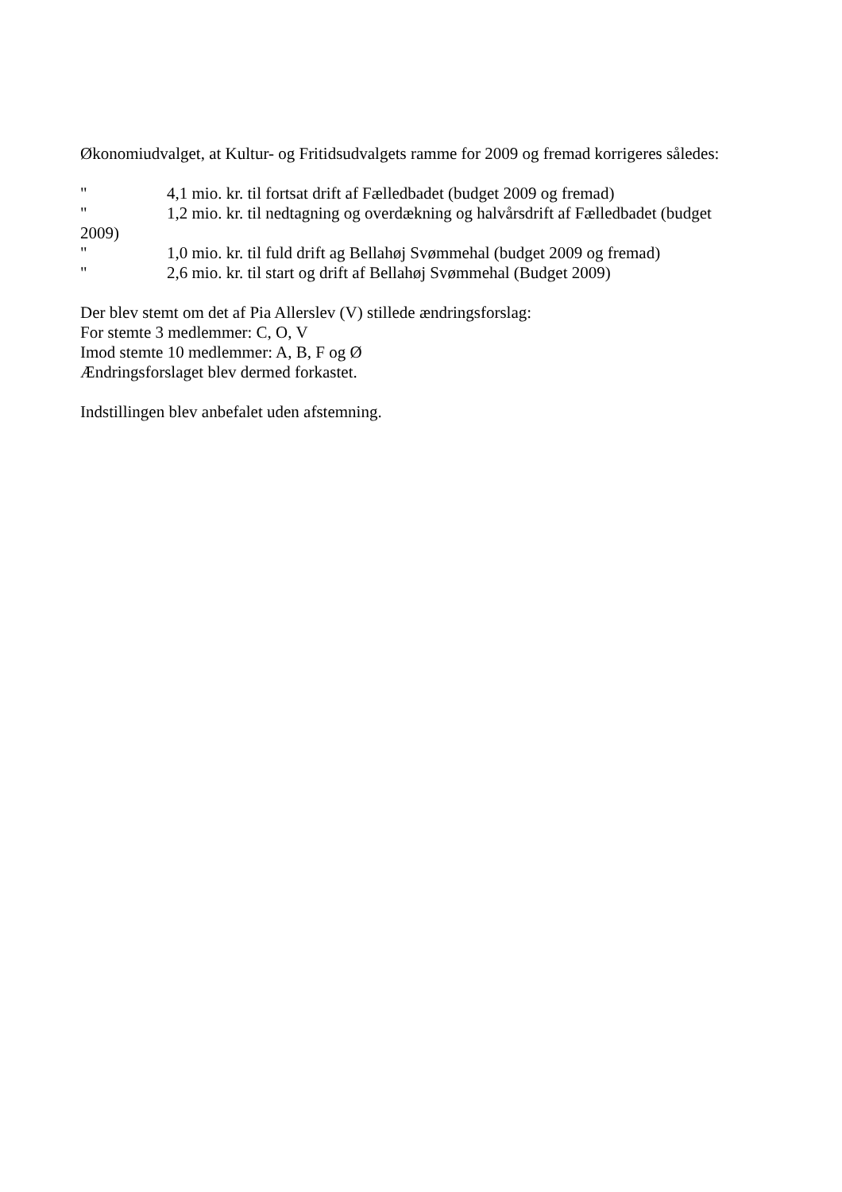Økonomiudvalget, at Kultur- og Fritidsudvalgets ramme for 2009 og fremad korrigeres således:
" 4,1 mio. kr. til fortsat drift af Fælledbadet (budget 2009 og fremad)
" 1,2 mio. kr. til nedtagning og overdækning og halvårsdrift af Fælledbadet (budget 2009)
" 1,0 mio. kr. til fuld drift ag Bellahøj Svømmehal (budget 2009 og fremad)
" 2,6 mio. kr. til start og drift af Bellahøj Svømmehal (Budget 2009)
Der blev stemt om det af Pia Allerslev (V) stillede ændringsforslag:
For stemte 3 medlemmer: C, O, V
Imod stemte 10 medlemmer: A, B, F og Ø
Ændringsforslaget blev dermed forkastet.
Indstillingen blev anbefalet uden afstemning.